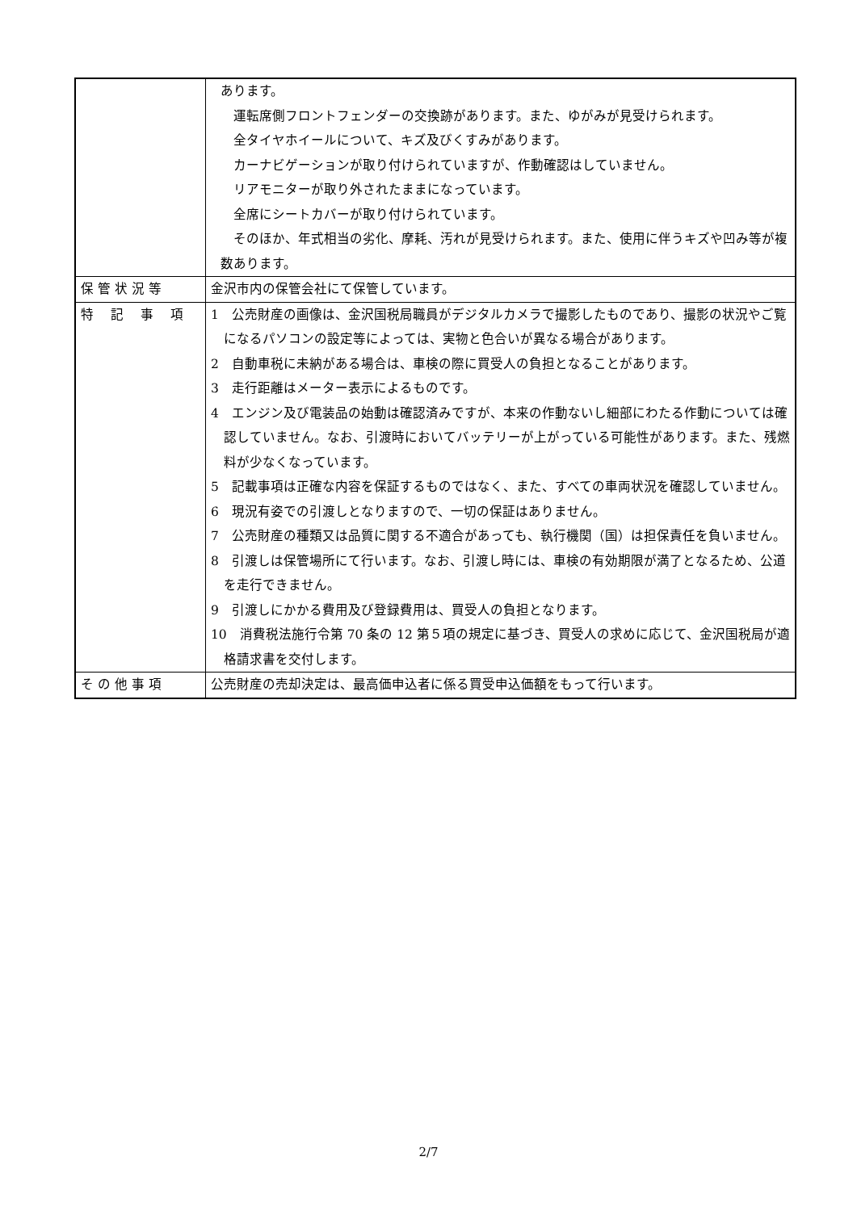| | あります。 運転席側フロントフェンダーの交換跡があります。また、ゆがみが見受けられます。 全タイヤホイールについて、キズ及びくすみがあります。 カーナビゲーションが取り付けられていますが、作動確認はしていません。 リアモニターが取り外されたままになっています。 全席にシートカバーが取り付けられています。 そのほか、年式相当の劣化、摩耗、汚れが見受けられます。また、使用に伴うキズや凹み等が複数あります。 |
| 保 管 状 況 等 | 金沢市内の保管会社にて保管しています。 |
| 特 記 事 項 | 1 公売財産の画像は、金沢国税局職員がデジタルカメラで撮影したものであり、撮影の状況やご覧になるパソコンの設定等によっては、実物と色合いが異なる場合があります。 2 自動車税に未納がある場合は、車検の際に買受人の負担となることがあります。 3 走行距離はメーター表示によるものです。 4 エンジン及び電装品の始動は確認済みですが、本来の作動ないし細部にわたる作動については確認していません。なお、引渡時においてバッテリーが上がっている可能性があります。また、残燃料が少なくなっています。 5 記載事項は正確な内容を保証するものではなく、また、すべての車両状況を確認していません。 6 現況有姿での引渡しとなりますので、一切の保証はありません。 7 公売財産の種類又は品質に関する不適合があっても、執行機関（国）は担保責任を負いません。 8 引渡しは保管場所にて行います。なお、引渡し時には、車検の有効期限が満了となるため、公道を走行できません。 9 引渡しにかかる費用及び登録費用は、買受人の負担となります。 10 消費税法施行令第 70 条の 12 第５項の規定に基づき、買受人の求めに応じて、金沢国税局が適格請求書を交付します。 |
| そ の 他 事 項 | 公売財産の売却決定は、最高価申込者に係る買受申込価額をもって行います。 |
2/7